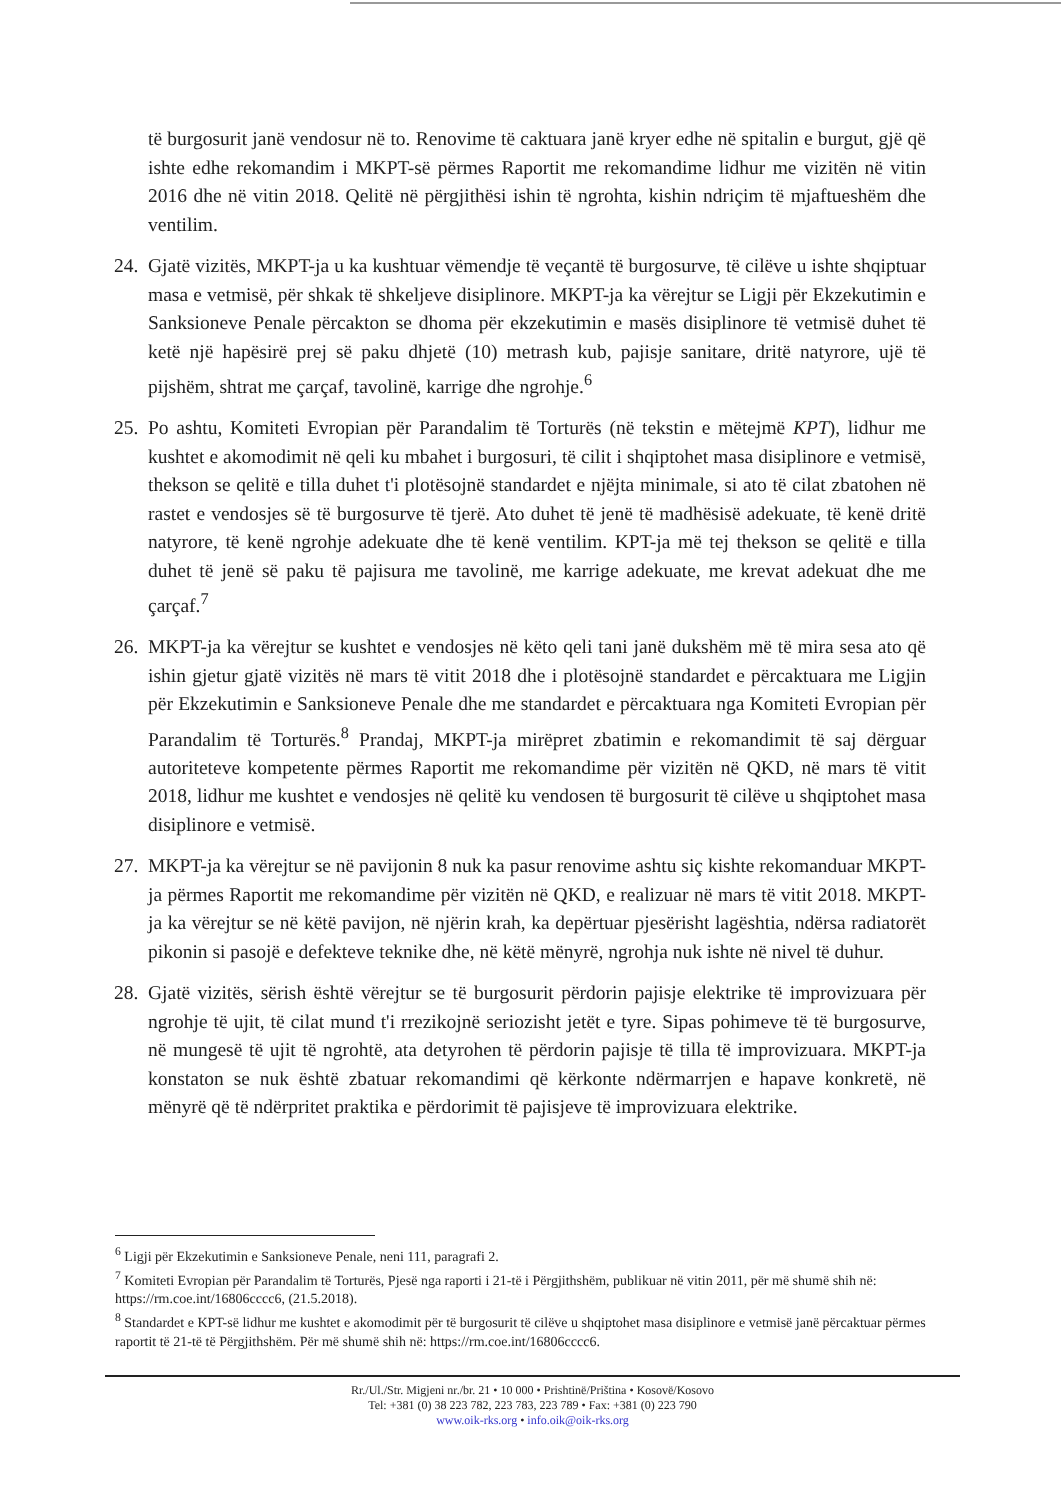të burgosurit janë vendosur në to. Renovime të caktuara janë kryer edhe në spitalin e burgut, gjë që ishte edhe rekomandim i MKPT-së përmes Raportit me rekomandime lidhur me vizitën në vitin 2016 dhe në vitin 2018. Qelitë në përgjithësi ishin të ngrohta, kishin ndriçim të mjaftueshëm dhe ventilim.
24. Gjatë vizitës, MKPT-ja u ka kushtuar vëmendje të veçantë të burgosurve, të cilëve u ishte shqiptuar masa e vetmisë, për shkak të shkeljeve disiplinore. MKPT-ja ka vërejtur se Ligji për Ekzekutimin e Sanksioneve Penale përcakton se dhoma për ekzekutimin e masës disiplinore të vetmisë duhet të ketë një hapësirë prej së paku dhjetë (10) metrash kub, pajisje sanitare, dritë natyrore, ujë të pijshëm, shtrat me çarçaf, tavolinë, karrige dhe ngrohje.<sup>6</sup>
25. Po ashtu, Komiteti Evropian për Parandalim të Torturës (në tekstin e mëtejmë KPT), lidhur me kushtet e akomodimit në qeli ku mbahet i burgosuri, të cilit i shqiptohet masa disiplinore e vetmisë, thekson se qelitë e tilla duhet t'i plotësojnë standardet e njëjta minimale, si ato të cilat zbatohen në rastet e vendosjes së të burgosurve të tjerë. Ato duhet të jenë të madhësisë adekuate, të kenë dritë natyrore, të kenë ngrohje adekuate dhe të kenë ventilim. KPT-ja më tej thekson se qelitë e tilla duhet të jenë së paku të pajisura me tavolinë, me karrige adekuate, me krevat adekuat dhe me çarçaf.<sup>7</sup>
26. MKPT-ja ka vërejtur se kushtet e vendosjes në këto qeli tani janë dukshëm më të mira sesa ato që ishin gjetur gjatë vizitës në mars të vitit 2018 dhe i plotësojnë standardet e përcaktuara me Ligjin për Ekzekutimin e Sanksioneve Penale dhe me standardet e përcaktuara nga Komiteti Evropian për Parandalim të Torturës.<sup>8</sup> Prandaj, MKPT-ja mirëpret zbatimin e rekomandimit të saj dërguar autoriteteve kompetente përmes Raportit me rekomandime për vizitën në QKD, në mars të vitit 2018, lidhur me kushtet e vendosjes në qelitë ku vendosen të burgosurit të cilëve u shqiptohet masa disiplinore e vetmisë.
27. MKPT-ja ka vërejtur se në pavijonin 8 nuk ka pasur renovime ashtu siç kishte rekomanduar MKPT-ja përmes Raportit me rekomandime për vizitën në QKD, e realizuar në mars të vitit 2018. MKPT-ja ka vërejtur se në këtë pavijon, në njërin krah, ka depërtuar pjesërisht lagështia, ndërsa radiatorët pikonin si pasojë e defekteve teknike dhe, në këtë mënyrë, ngrohja nuk ishte në nivel të duhur.
28. Gjatë vizitës, sërish është vërejtur se të burgosurit përdorin pajisje elektrike të improvizuara për ngrohje të ujit, të cilat mund t'i rrezikojnë seriozisht jetët e tyre. Sipas pohimeve të të burgosurve, në mungesë të ujit të ngrohtë, ata detyrohen të përdorin pajisje të tilla të improvizuara. MKPT-ja konstaton se nuk është zbatuar rekomandimi që kërkonte ndërmarrjen e hapave konkretë, në mënyrë që të ndërpritet praktika e përdorimit të pajisjeve të improvizuara elektrike.
<sup>6</sup> Ligji për Ekzekutimin e Sanksioneve Penale, neni 111, paragrafi 2.
<sup>7</sup> Komiteti Evropian për Parandalim të Torturës, Pjesë nga raporti i 21-të i Përgjithshëm, publikuar në vitin 2011, për më shumë shih në: https://rm.coe.int/16806cccc6, (21.5.2018).
<sup>8</sup> Standardet e KPT-së lidhur me kushtet e akomodimit për të burgosurit të cilëve u shqiptohet masa disiplinore e vetmisë janë përcaktuar përmes raportit të 21-të të Përgjithshëm. Për më shumë shih në: https://rm.coe.int/16806cccc6.
Rr./Ul./Str. Migjeni nr./br. 21 • 10 000 • Prishtinë/Priština • Kosovë/Kosovo
Tel: +381 (0) 38 223 782, 223 783, 223 789 • Fax: +381 (0) 223 790
www.oik-rks.org • info.oik@oik-rks.org